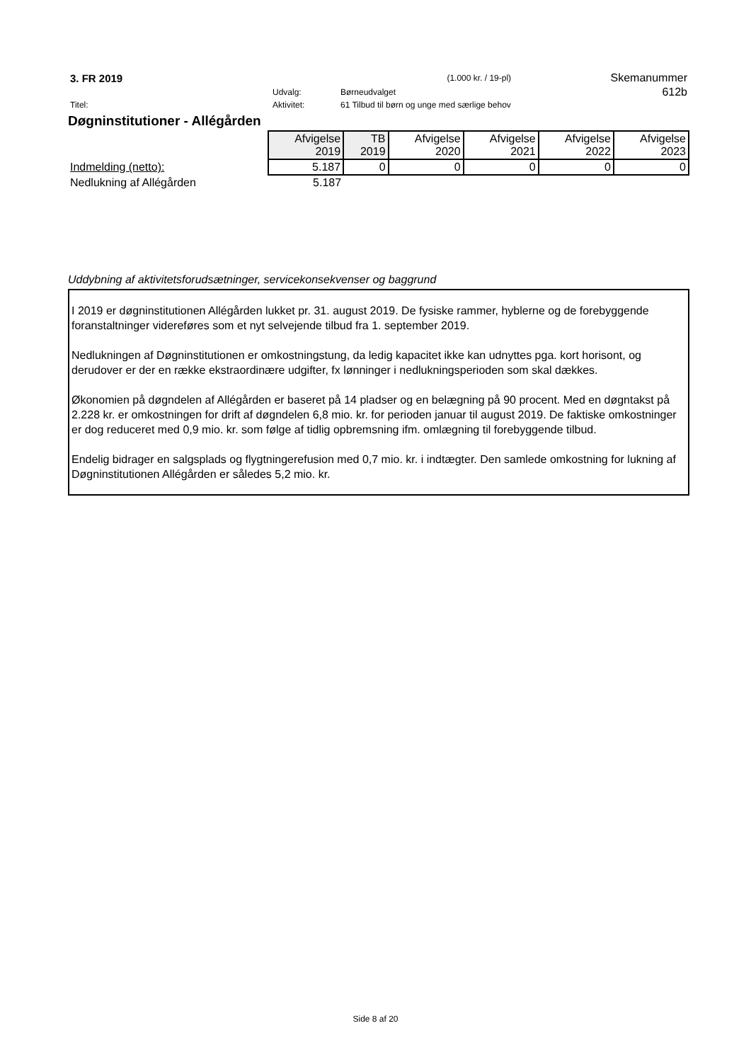| 3. FR 2019 | | | (1.000 kr. / 19-pl) | Skemanummer |
| | Udvalg: | Børneudvalget | | 612b |
| Titel: | Aktivitet: | 61 Tilbud til børn og unge med særlige behov | | |
Døgninstitutioner - Allégården
| | Afvigelse 2019 | TB 2019 | Afvigelse 2020 | Afvigelse 2021 | Afvigelse 2022 | Afvigelse 2023 |
| Indmelding (netto): | 5.187 | 0 | 0 | 0 | 0 | 0 |
| Nedlukning af Allégården | 5.187 | | | | | |
Uddybning af aktivitetsforudsætninger, servicekonsekvenser og baggrund
I 2019 er døgninstitutionen Allégården lukket pr. 31. august 2019. De fysiske rammer, hyblerne og de forebyggende foranstaltninger videreføres som et nyt selvejende tilbud fra 1. september 2019.
Nedlukningen af Døgninstitutionen er omkostningstung, da ledig kapacitet ikke kan udnyttes pga. kort horisont, og derudover er der en række ekstraordinære udgifter, fx lønninger i nedlukningsperioden som skal dækkes.
Økonomien på døgndelen af Allégården er baseret på 14 pladser og en belægning på 90 procent. Med en døgntakst på 2.228 kr. er omkostningen for drift af døgndelen 6,8 mio. kr. for perioden januar til august 2019. De faktiske omkostninger er dog reduceret med 0,9 mio. kr. som følge af tidlig opbremsning ifm. omlægning til forebyggende tilbud.
Endelig bidrager en salgsplads og flygtningerefusion med 0,7 mio. kr. i indtægter. Den samlede omkostning for lukning af Døgninstitutionen Allégården er således 5,2 mio. kr.
Side 8 af 20